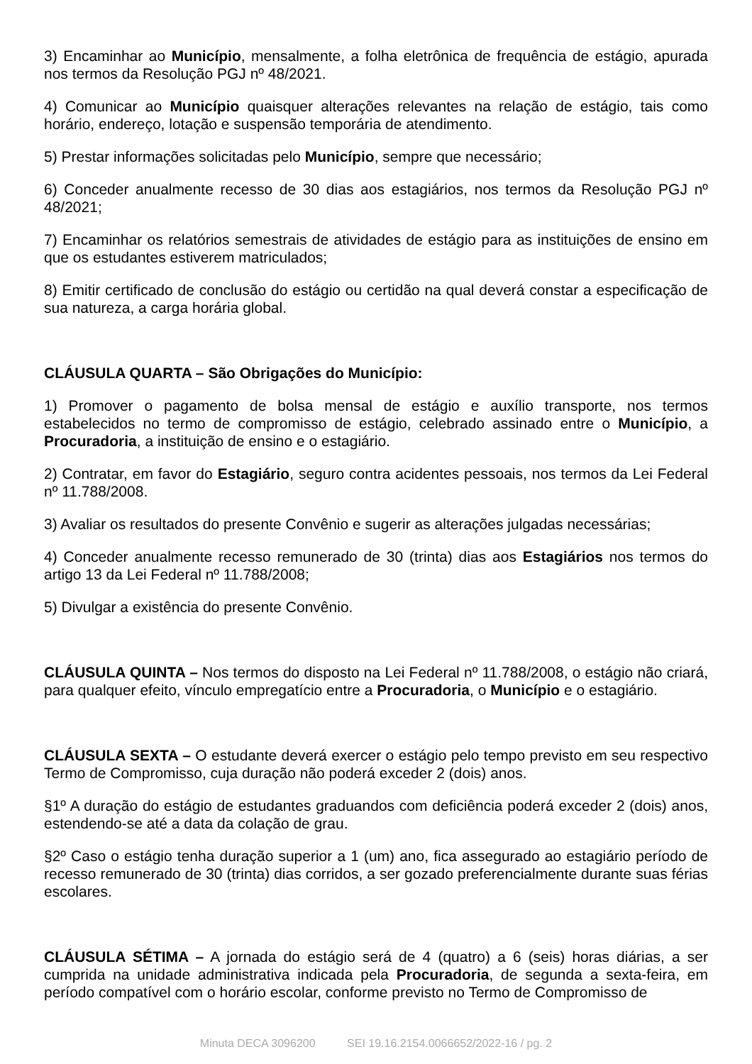3) Encaminhar ao Município, mensalmente, a folha eletrônica de frequência de estágio, apurada nos termos da Resolução PGJ nº 48/2021.
4) Comunicar ao Município quaisquer alterações relevantes na relação de estágio, tais como horário, endereço, lotação e suspensão temporária de atendimento.
5) Prestar informações solicitadas pelo Município, sempre que necessário;
6) Conceder anualmente recesso de 30 dias aos estagiários, nos termos da Resolução PGJ nº 48/2021;
7) Encaminhar os relatórios semestrais de atividades de estágio para as instituições de ensino em que os estudantes estiverem matriculados;
8) Emitir certificado de conclusão do estágio ou certidão na qual deverá constar a especificação de sua natureza, a carga horária global.
CLÁUSULA QUARTA – São Obrigações do Município:
1) Promover o pagamento de bolsa mensal de estágio e auxílio transporte, nos termos estabelecidos no termo de compromisso de estágio, celebrado assinado entre o Município, a Procuradoria, a instituição de ensino e o estagiário.
2) Contratar, em favor do Estagiário, seguro contra acidentes pessoais, nos termos da Lei Federal nº 11.788/2008.
3) Avaliar os resultados do presente Convênio e sugerir as alterações julgadas necessárias;
4) Conceder anualmente recesso remunerado de 30 (trinta) dias aos Estagiários nos termos do artigo 13 da Lei Federal nº 11.788/2008;
5) Divulgar a existência do presente Convênio.
CLÁUSULA QUINTA – Nos termos do disposto na Lei Federal nº 11.788/2008, o estágio não criará, para qualquer efeito, vínculo empregatício entre a Procuradoria, o Município e o estagiário.
CLÁUSULA SEXTA – O estudante deverá exercer o estágio pelo tempo previsto em seu respectivo Termo de Compromisso, cuja duração não poderá exceder 2 (dois) anos.
§1º A duração do estágio de estudantes graduandos com deficiência poderá exceder 2 (dois) anos, estendendo-se até a data da colação de grau.
§2º Caso o estágio tenha duração superior a 1 (um) ano, fica assegurado ao estagiário período de recesso remunerado de 30 (trinta) dias corridos, a ser gozado preferencialmente durante suas férias escolares.
CLÁUSULA SÉTIMA – A jornada do estágio será de 4 (quatro) a 6 (seis) horas diárias, a ser cumprida na unidade administrativa indicada pela Procuradoria, de segunda a sexta-feira, em período compatível com o horário escolar, conforme previsto no Termo de Compromisso de
Minuta DECA 3096200 SEI 19.16.2154.0066652/2022-16 / pg. 2